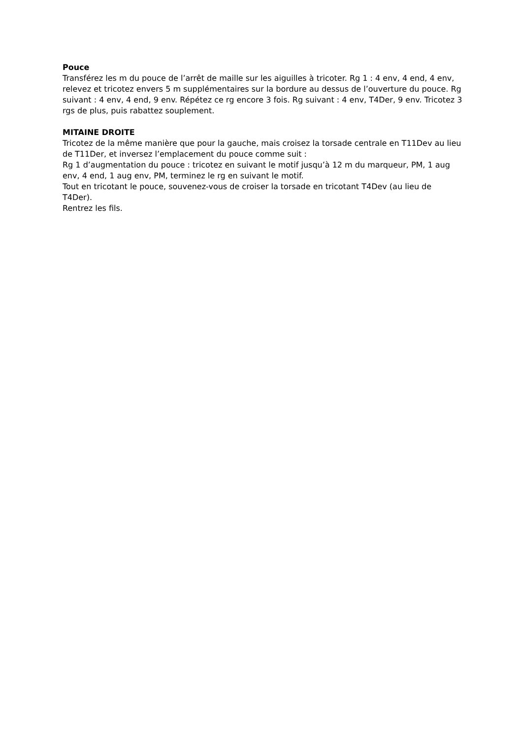Pouce
Transférez les m du pouce de l’arrêt de maille sur les aiguilles à tricoter. Rg 1 : 4 env, 4 end, 4 env, relevez et tricotez envers 5 m supplémentaires sur la bordure au dessus de l’ouverture du pouce. Rg suivant : 4 env, 4 end, 9 env. Répétez ce rg encore 3 fois. Rg suivant : 4 env, T4Der, 9 env. Tricotez 3 rgs de plus, puis rabattez souplement.
MITAINE DROITE
Tricotez de la même manière que pour la gauche, mais croisez la torsade centrale en T11Dev au lieu de T11Der, et inversez l’emplacement du pouce comme suit :
Rg 1 d’augmentation du pouce : tricotez en suivant le motif jusqu’à 12 m du marqueur, PM, 1 aug env, 4 end, 1 aug env, PM, terminez le rg en suivant le motif.
Tout en tricotant le pouce, souvenez-vous de croiser la torsade en tricotant T4Dev (au lieu de T4Der).
Rentrez les fils.